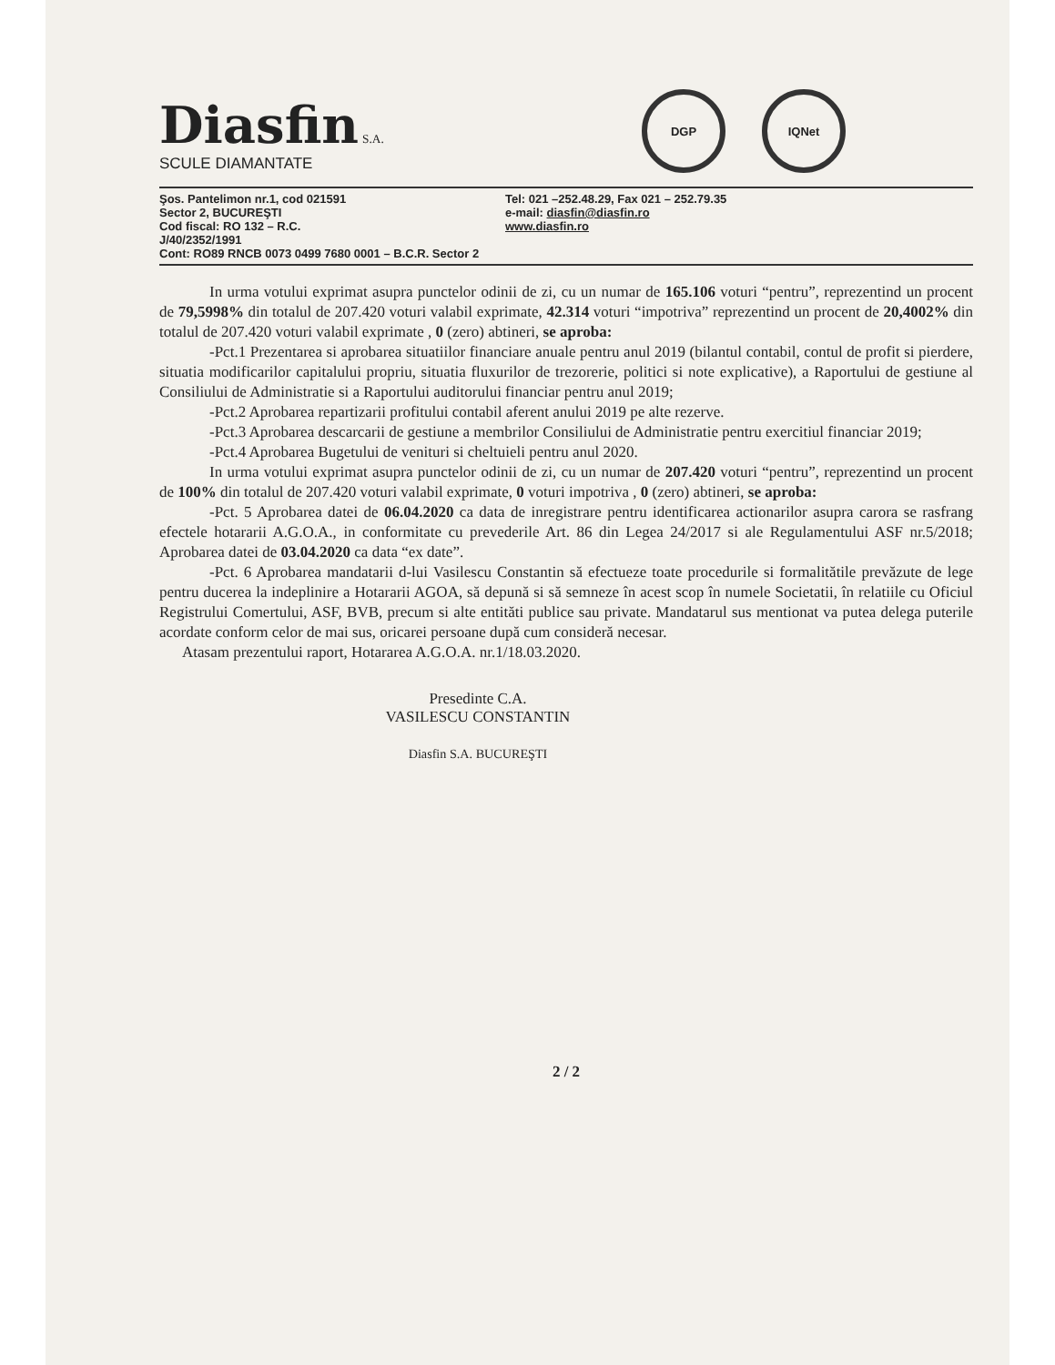Diasfin S.A.
SCULE DIAMANTATE
DGP IQNet
Şos. Pantelimon nr.1, cod 021591
Sector 2, BUCUREŞTI
Cod fiscal: RO 132 – R.C.
J/40/2352/1991
Cont: RO89 RNCB 0073 0499 7680 0001 – B.C.R. Sector 2
Tel: 021 –252.48.29, Fax 021 – 252.79.35
e-mail: diasfin@diasfin.ro
www.diasfin.ro
In urma votului exprimat asupra punctelor odinii de zi, cu un numar de 165.106 voturi “pentru”, reprezentind un procent de 79,5998% din totalul de 207.420 voturi valabil exprimate, 42.314 voturi “impotriva” reprezentind un procent de 20,4002% din totalul de 207.420 voturi valabil exprimate , 0 (zero) abtineri, se aproba:
-Pct.1 Prezentarea si aprobarea situatiilor financiare anuale pentru anul 2019 (bilantul contabil, contul de profit si pierdere, situatia modificarilor capitalului propriu, situatia fluxurilor de trezorerie, politici si note explicative), a Raportului de gestiune al Consiliului de Administratie si a Raportului auditorului financiar pentru anul 2019;
-Pct.2 Aprobarea repartizarii profitului contabil aferent anului 2019 pe alte rezerve.
-Pct.3 Aprobarea descarcarii de gestiune a membrilor Consiliului de Administratie pentru exercitiul financiar 2019;
-Pct.4 Aprobarea Bugetului de venituri si cheltuieli pentru anul 2020.
In urma votului exprimat asupra punctelor odinii de zi, cu un numar de 207.420 voturi “pentru”, reprezentind un procent de 100% din totalul de 207.420 voturi valabil exprimate, 0 voturi impotriva , 0 (zero) abtineri, se aproba:
-Pct. 5 Aprobarea datei de 06.04.2020 ca data de inregistrare pentru identificarea actionarilor asupra carora se rasfrang efectele hotararii A.G.O.A., in conformitate cu prevederile Art. 86 din Legea 24/2017 si ale Regulamentului ASF nr.5/2018; Aprobarea datei de 03.04.2020 ca data “ex date”.
-Pct. 6 Aprobarea mandatarii d-lui Vasilescu Constantin să efectueze toate procedurile si formalitătile prevăzute de lege pentru ducerea la indeplinire a Hotararii AGOA, să depună si să semneze în acest scop în numele Societatii, în relatiile cu Oficiul Registrului Comertului, ASF, BVB, precum si alte entităti publice sau private. Mandatarul sus mentionat va putea delega puterile acordate conform celor de mai sus, oricarei persoane după cum consideră necesar.
Atasam prezentului raport, Hotararea A.G.O.A. nr.1/18.03.2020.
Presedinte C.A.
VASILESCU CONSTANTIN
Diasfin S.A. BUCUREŞTI
2 / 2